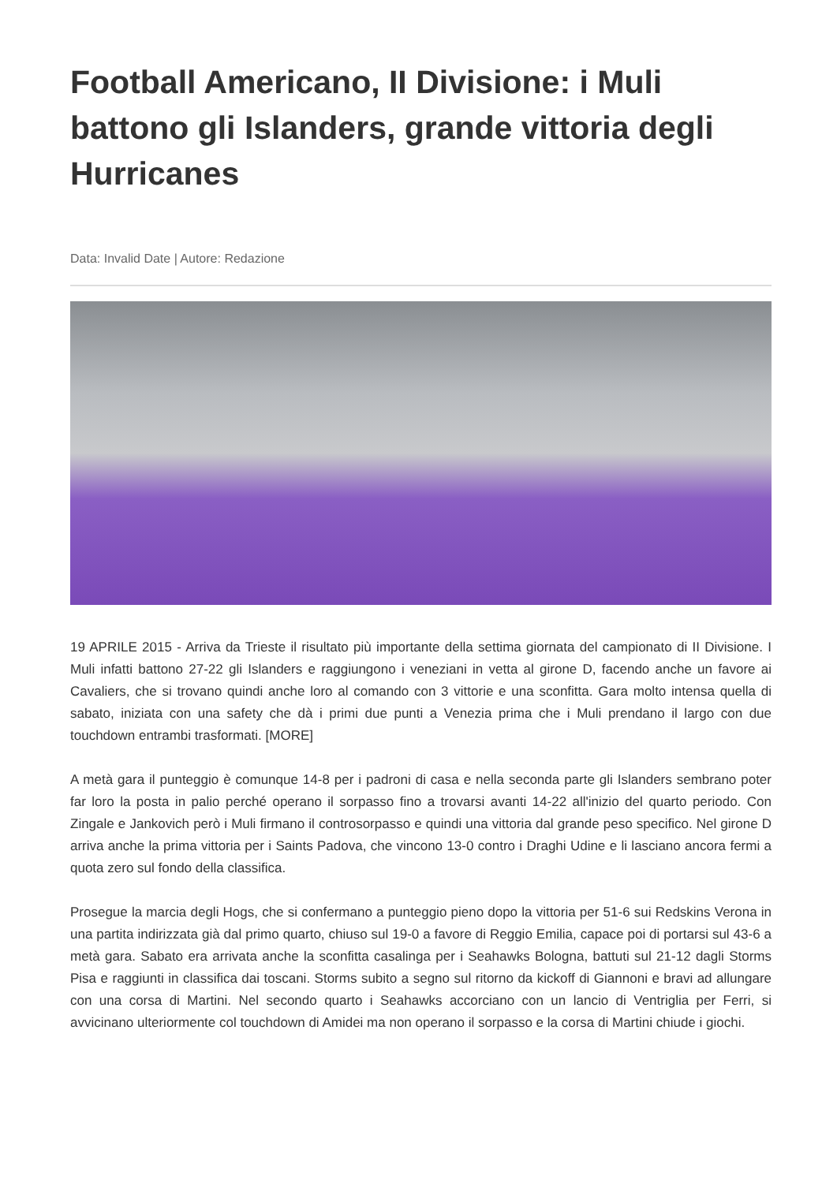Football Americano, II Divisione: i Muli battono gli Islanders, grande vittoria degli Hurricanes
Data: Invalid Date | Autore: Redazione
19 APRILE 2015 - Arriva da Trieste il risultato più importante della settima giornata del campionato di II Divisione. I Muli infatti battono 27-22 gli Islanders e raggiungono i veneziani in vetta al girone D, facendo anche un favore ai Cavaliers, che si trovano quindi anche loro al comando con 3 vittorie e una sconfitta. Gara molto intensa quella di sabato, iniziata con una safety che dà i primi due punti a Venezia prima che i Muli prendano il largo con due touchdown entrambi trasformati. [MORE]
A metà gara il punteggio è comunque 14-8 per i padroni di casa e nella seconda parte gli Islanders sembrano poter far loro la posta in palio perché operano il sorpasso fino a trovarsi avanti 14-22 all'inizio del quarto periodo. Con Zingale e Jankovich però i Muli firmano il controsorpasso e quindi una vittoria dal grande peso specifico. Nel girone D arriva anche la prima vittoria per i Saints Padova, che vincono 13-0 contro i Draghi Udine e li lasciano ancora fermi a quota zero sul fondo della classifica.
Prosegue la marcia degli Hogs, che si confermano a punteggio pieno dopo la vittoria per 51-6 sui Redskins Verona in una partita indirizzata già dal primo quarto, chiuso sul 19-0 a favore di Reggio Emilia, capace poi di portarsi sul 43-6 a metà gara. Sabato era arrivata anche la sconfitta casalinga per i Seahawks Bologna, battuti sul 21-12 dagli Storms Pisa e raggiunti in classifica dai toscani. Storms subito a segno sul ritorno da kickoff di Giannoni e bravi ad allungare con una corsa di Martini. Nel secondo quarto i Seahawks accorciano con un lancio di Ventriglia per Ferri, si avvicinano ulteriormente col touchdown di Amidei ma non operano il sorpasso e la corsa di Martini chiude i giochi.